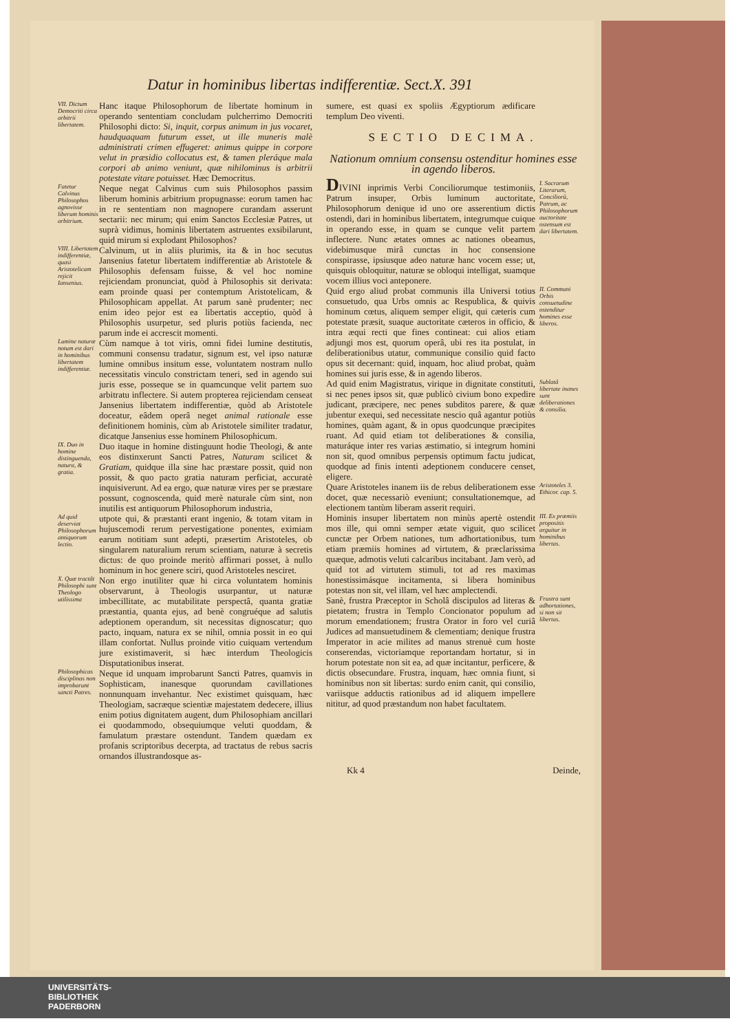Datur in hominibus libertas indifferentiæ. Sect.X. 391
VII. Dictum Democriti circa arbitrii libertatem.
Hanc itaque Philosophorum de libertate hominum in operando sententiam concludam pulcherrimo Democriti Philosophi dicto: Si, inquit, corpus animum in jus vocaret, haudquaquam futurum esset, ut ille muneris malè administrati crimen effugeret: animus quippe in corpore velut in præsidio collocatus est, & tamen pleráque mala corpori ab animo veniunt, quæ nihilominus is arbitrii potestate vitare potuisset. Hæc Democritus.
Fatetur Calvinus Philosophos agnovisse liberum hominis arbitrium.
Neque negat Calvinus cum suis Philosophos passim liberum hominis arbitrium propugnasse: eorum tamen hac in re sententiam non magnopere curandam asserunt sectarii: nec mirum; qui enim Sanctos Ecclesiæ Patres, ut suprà vidimus, hominis libertatem astruentes exsibilarunt, quid mirum si explodant Philosophos?
VIII. Libertatem indifferentiæ, quasi Aristotelicam rejicit Iansenius.
Calvinum, ut in aliis plurimis, ita & in hoc secutus Jansenius fatetur libertatem indifferentiæ ab Aristotele & Philosophis defensam fuisse, & vel hoc nomine rejiciendam pronunciat, quòd à Philosophis sit derivata: eam proinde quasi per contemptum Aristotelicam, & Philosophicam appellat. At parum sanè prudenter; nec enim ideo pejor est ea libertatis acceptio, quòd à Philosophis usurpetur, sed pluris potiùs facienda, nec parum inde ei accrescit momenti.
Lumine naturæ notum est dari in hominibus libertatem indifferentiæ.
Cùm namque à tot viris, omni fidei lumine destitutis, communi consensu tradatur, signum est, vel ipso naturæ lumine omnibus insitum esse, voluntatem nostram nullo necessitatis vinculo constrictam teneri, sed in agendo sui juris esse, posseque se in quamcunque velit partem suo arbitratu inflectere. Si autem propterea rejiciendam censeat Jansenius libertatem indifferentiæ, quòd ab Aristotele doceatur, eâdem operâ neget animal rationale esse definitionem hominis, cùm ab Aristotele similiter tradatur, dicatque Jansenius esse hominem Philosophicum.
IX. Duo in homine distinguenda, natura, & gratia.
Duo itaque in homine distinguunt hodie Theologi, & ante eos distinxerunt Sancti Patres, Naturam scilicet & Gratiam, quidque illa sine hac præstare possit, quid non possit, & quo pacto gratia naturam perficiat, accuratè inquisiverunt. Ad ea ergo, quæ naturæ vires per se præstare possunt, cognoscenda, quid merè naturale cùm sint, non inutilis est antiquorum Philosophorum industria,
Ad quid deserviat Philosophorum antiquorum lectio.
utpote qui, & præstanti erant ingenio, & totam vitam in hujuscemodi rerum pervestigatione ponentes, eximiam earum notitiam sunt adepti, præsertim Aristoteles, ob singularem naturalium rerum scientiam, naturæ à secretis dictus: de quo proinde meritò affirmari posset, à nullo hominum in hoc genere sciri, quod Aristoteles nesciret.
X. Quæ tractãt Philosophi sunt Theologo utilissima
Non ergo inutiliter quæ hi circa voluntatem hominis observarunt, à Theologis usurpantur, ut naturæ imbecillitate, ac mutabilitate perspectâ, quanta gratiæ præstantia, quanta ejus, ad benè congruéque ad salutis adeptionem operandum, sit necessitas dignoscatur; quo pacto, inquam, natura ex se nihil, omnia possit in eo qui illam confortat. Nullus proinde vitio cuiquam vertendum jure existimaverit, si hæc interdum Theologicis Disputationibus inserat.
Philosophicas disciplinas non improbarunt sancti Patres.
Neque id unquam improbarunt Sancti Patres, quamvis in Sophisticam, inanesque quorundam cavillationes nonnunquam invehantur. Nec existimet quisquam, hæc Theologiam, sacræque scientiæ majestatem dedecere, illius enim potius dignitatem augent, dum Philosophiam ancillari ei quodammodo, obsequiumque veluti quoddam, & famulatum præstare ostendunt. Tandem quædam ex profanis scriptoribus decerpta, ad tractatus de rebus sacris ornandos illustrandosque as-
sumere, est quasi ex spoliis Ægyptiorum ædificare templum Deo viventi.
SECTIO DECIMA.
Nationum omnium consensu ostenditur homines esse in agendo liberos.
DIVINI inprimis Verbi Conciliorumque testimoniis, Patrum insuper, Orbis luminum auctoritate, Philosophorum denique id uno ore asserentium dictis ostendi, dari in hominibus libertatem, integrumque cuique in operando esse, in quam se cunque velit partem inflectere. Nunc ætates omnes ac nationes obeamus, videbimusque mirâ cunctas in hoc consensione conspirasse, ipsiusque adeo naturæ hanc vocem esse; ut, quisquis obloquitur, naturæ se obloqui intelligat, suamque vocem illius voci anteponere.
I. Sacrarum Literarum, Conciliorũ, Patrum, ac Philosophorum auctoritate ostensum est dari libertatem.
Quid ergo aliud probat communis illa Universi totius consuetudo, qua Urbs omnis ac Respublica, & quivis hominum cœtus, aliquem semper eligit, qui cæteris cum potestate præsit, suaque auctoritate cæteros in officio, & intra æqui recti que fines contineat: cui alios etiam adjungi mos est, quorum operâ, ubi res ita postulat, in deliberationibus utatur, communique consilio quid facto opus sit decernant: quid, inquam, hoc aliud probat, quàm homines sui juris esse, & in agendo liberos.
II. Communi Orbis consuetudine ostenditur homines esse liberos.
Ad quid enim Magistratus, virique in dignitate constituti, si nec penes ipsos sit, quæ publicò civium bono expedire judicant, præcipere, nec penes subditos parere, & quæ jubentur exequi, sed necessitate nescio quâ agantur potiùs homines, quàm agant, & in opus quodcunque præcipites ruant. Ad quid etiam tot deliberationes & consilia, maturáque inter res varias æstimatio, si integrum homini non sit, quod omnibus perpensis optimum factu judicat, quodque ad finis intenti adeptionem conducere censet, eligere.
Sublatâ libertate inanes sunt deliberationes & consilia.
Quare Aristoteles inanem iis de rebus deliberationem esse docet, quæ necessariò eveniunt; consultationemque, ad electionem tantùm liberam asserit requiri.
Aristoteles 3. Ethicor. cap. 5.
Hominis insuper libertatem non minùs apertè ostendit mos ille, qui omni semper ætate viguit, quo scilicet cunctæ per Orbem nationes, tum adhortationibus, tum etiam præmiis homines ad virtutem, & præclarissima quæque, admotis veluti calcaribus incitabant. Jam verò, ad quid tot ad virtutem stimuli, tot ad res maximas honestissimásque incitamenta, si libera hominibus potestas non sit, vel illam, vel hæc amplectendi.
III. Ex præmiis propositis arguitur in hominibus libertas.
Sanè, frustra Præceptor in Scholâ discipulos ad literas & pietatem; frustra in Templo Concionator populum ad morum emendationem; frustra Orator in foro vel curiâ Judices ad mansuetudinem & clementiam; denique frustra Imperator in acie milites ad manus strenuè cum hoste conserendas, victoriamque reportandam hortatur, si in horum potestate non sit ea, ad quæ incitantur, perficere, & dictis obsecundare. Frustra, inquam, hæc omnia fiunt, si hominibus non sit libertas: surdo enim canit, qui consilio, variisque adductis rationibus ad id aliquem impellere nititur, ad quod præstandum non habet facultatem.
Frustra sunt adhortationes, si non sit libertas.
Kk 4 Deinde,
UNIVERSITÄTS-
BIBLIOTHEK
PADERBORN